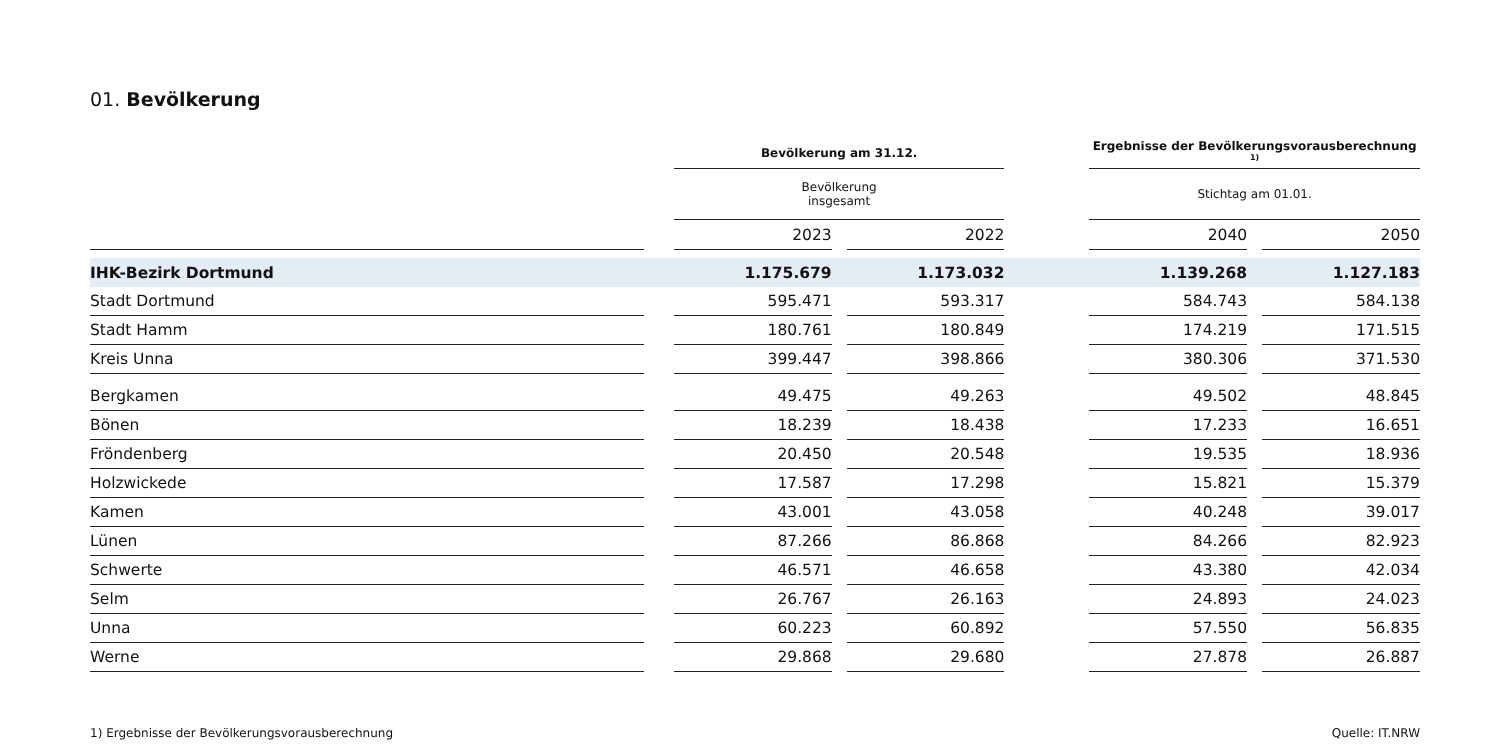01. Bevölkerung
| | | Bevölkerung am 31.12. | | | | Ergebnisse der Bevölkerungsvorausberechnung <sup>1)</sup> | | |
| | | Bevölkerung insgesamt | | | | Stichtag am 01.01. | | |
| | | 2023 | | 2022 | | 2040 | | 2050 |
| IHK-Bezirk Dortmund | | 1.175.679 | | 1.173.032 | | 1.139.268 | | 1.127.183 |
| Stadt Dortmund | | 595.471 | | 593.317 | | 584.743 | | 584.138 |
| Stadt Hamm | | 180.761 | | 180.849 | | 174.219 | | 171.515 |
| Kreis Unna | | 399.447 | | 398.866 | | 380.306 | | 371.530 |
| Bergkamen | | 49.475 | | 49.263 | | 49.502 | | 48.845 |
| Bönen | | 18.239 | | 18.438 | | 17.233 | | 16.651 |
| Fröndenberg | | 20.450 | | 20.548 | | 19.535 | | 18.936 |
| Holzwickede | | 17.587 | | 17.298 | | 15.821 | | 15.379 |
| Kamen | | 43.001 | | 43.058 | | 40.248 | | 39.017 |
| Lünen | | 87.266 | | 86.868 | | 84.266 | | 82.923 |
| Schwerte | | 46.571 | | 46.658 | | 43.380 | | 42.034 |
| Selm | | 26.767 | | 26.163 | | 24.893 | | 24.023 |
| Unna | | 60.223 | | 60.892 | | 57.550 | | 56.835 |
| Werne | | 29.868 | | 29.680 | | 27.878 | | 26.887 |
1) Ergebnisse der Bevölkerungsvorausberechnung Quelle: IT.NRW